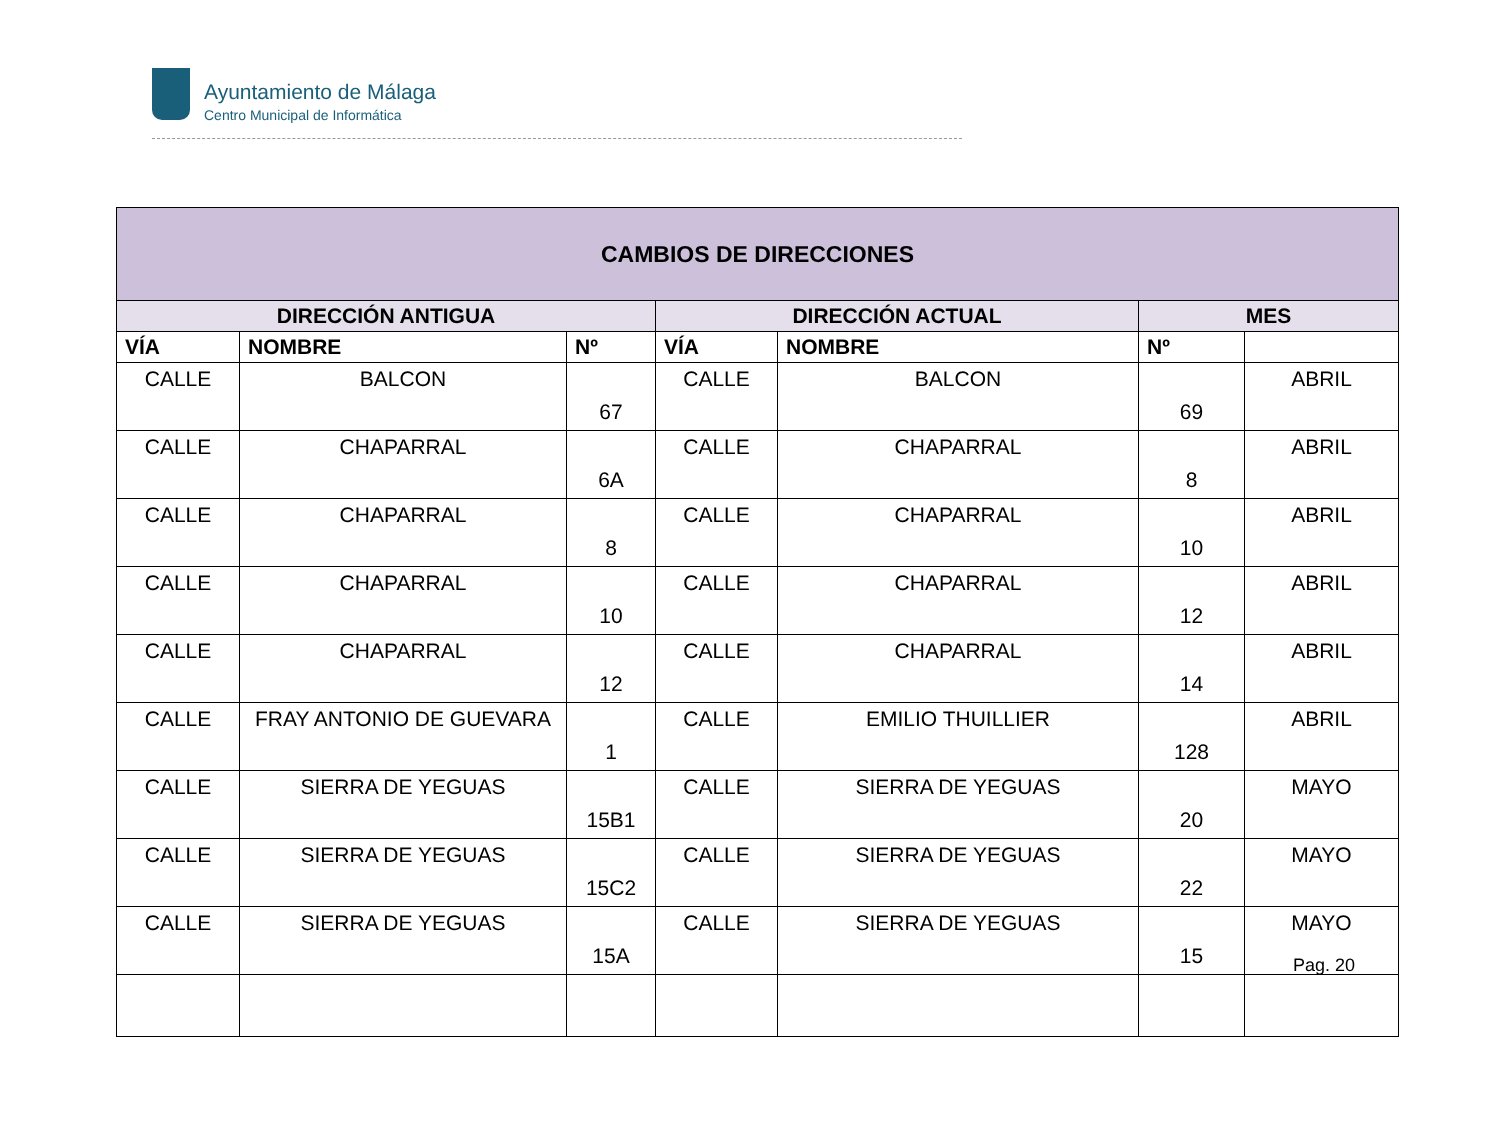Ayuntamiento de Málaga
Centro Municipal de Informática
| CAMBIOS DE DIRECCIONES | | | | | | |
| --- | --- | --- | --- | --- | --- | --- |
| DIRECCIÓN ANTIGUA | | | DIRECCIÓN ACTUAL | | MES | |
| VÍA | NOMBRE | Nº | VÍA | NOMBRE | Nº | |
| CALLE | BALCON | 67 | CALLE | BALCON | 69 | ABRIL |
| CALLE | CHAPARRAL | 6A | CALLE | CHAPARRAL | 8 | ABRIL |
| CALLE | CHAPARRAL | 8 | CALLE | CHAPARRAL | 10 | ABRIL |
| CALLE | CHAPARRAL | 10 | CALLE | CHAPARRAL | 12 | ABRIL |
| CALLE | CHAPARRAL | 12 | CALLE | CHAPARRAL | 14 | ABRIL |
| CALLE | FRAY ANTONIO DE GUEVARA | 1 | CALLE | EMILIO THUILLIER | 128 | ABRIL |
| CALLE | SIERRA DE YEGUAS | 15B1 | CALLE | SIERRA DE YEGUAS | 20 | MAYO |
| CALLE | SIERRA DE YEGUAS | 15C2 | CALLE | SIERRA DE YEGUAS | 22 | MAYO |
| CALLE | SIERRA DE YEGUAS | 15A | CALLE | SIERRA DE YEGUAS | 15 | MAYO |
Pag. 20